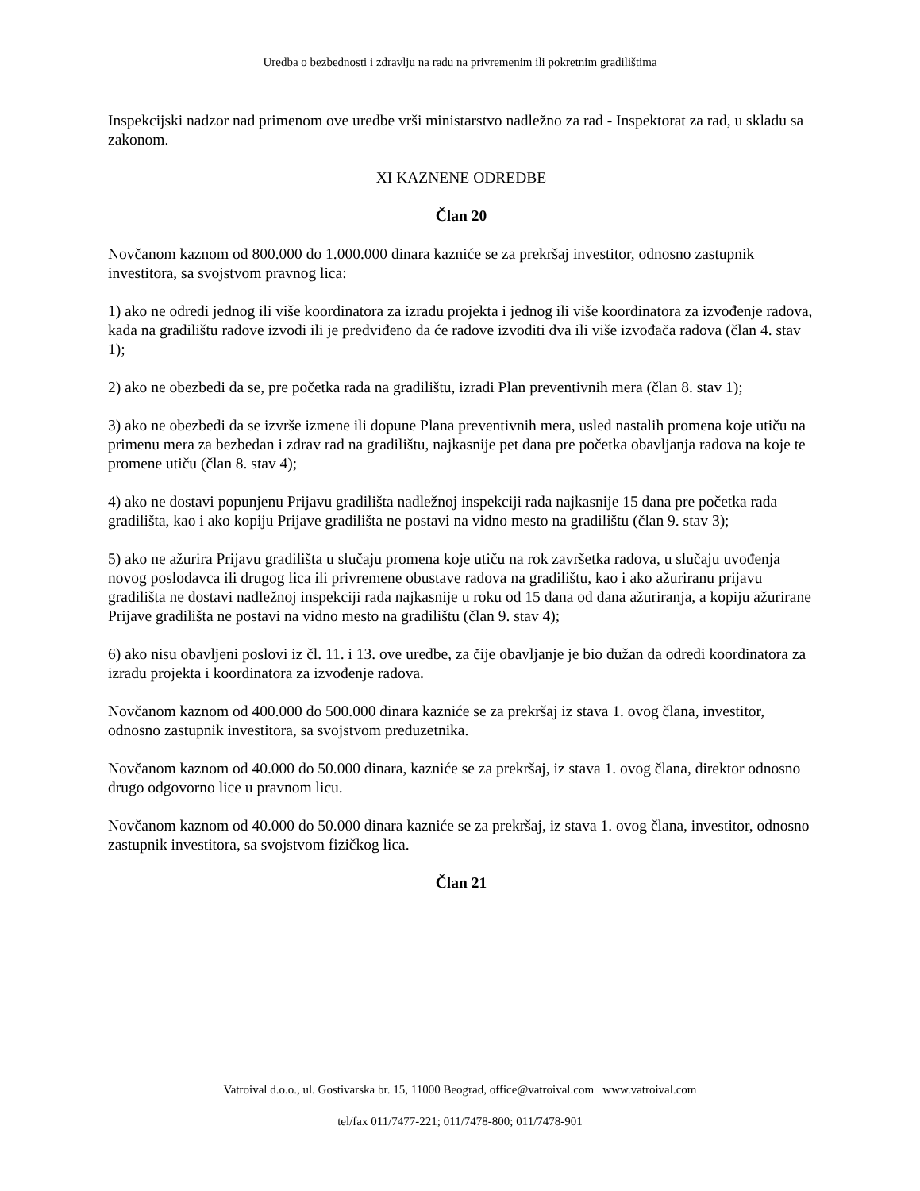Uredba o bezbednosti i zdravlju na radu na privremenim ili pokretnim gradilištima
Inspekcijski nadzor nad primenom ove uredbe vrši ministarstvo nadležno za rad - Inspektorat za rad, u skladu sa zakonom.
XI KAZNENE ODREDBE
Član 20
Novčanom kaznom od 800.000 do 1.000.000 dinara kazniće se za prekršaj investitor, odnosno zastupnik investitora, sa svojstvom pravnog lica:
1) ako ne odredi jednog ili više koordinatora za izradu projekta i jednog ili više koordinatora za izvođenje radova, kada na gradilištu radove izvodi ili je predviđeno da će radove izvoditi dva ili više izvođača radova (član 4. stav 1);
2) ako ne obezbedi da se, pre početka rada na gradilištu, izradi Plan preventivnih mera (član 8. stav 1);
3) ako ne obezbedi da se izvrše izmene ili dopune Plana preventivnih mera, usled nastalih promena koje utiču na primenu mera za bezbedan i zdrav rad na gradilištu, najkasnije pet dana pre početka obavljanja radova na koje te promene utiču (član 8. stav 4);
4) ako ne dostavi popunjenu Prijavu gradilišta nadležnoj inspekciji rada najkasnije 15 dana pre početka rada gradilišta, kao i ako kopiju Prijave gradilišta ne postavi na vidno mesto na gradilištu (član 9. stav 3);
5) ako ne ažurira Prijavu gradilišta u slučaju promena koje utiču na rok završetka radova, u slučaju uvođenja novog poslodavca ili drugog lica ili privremene obustave radova na gradilištu, kao i ako ažuriranu prijavu gradilišta ne dostavi nadležnoj inspekciji rada najkasnije u roku od 15 dana od dana ažuriranja, a kopiju ažurirane Prijave gradilišta ne postavi na vidno mesto na gradilištu (član 9. stav 4);
6) ako nisu obavljeni poslovi iz čl. 11. i 13. ove uredbe, za čije obavljanje je bio dužan da odredi koordinatora za izradu projekta i koordinatora za izvođenje radova.
Novčanom kaznom od 400.000 do 500.000 dinara kazniće se za prekršaj iz stava 1. ovog člana, investitor, odnosno zastupnik investitora, sa svojstvom preduzetnika.
Novčanom kaznom od 40.000 do 50.000 dinara, kazniće se za prekršaj, iz stava 1. ovog člana, direktor odnosno drugo odgovorno lice u pravnom licu.
Novčanom kaznom od 40.000 do 50.000 dinara kazniće se za prekršaj, iz stava 1. ovog člana, investitor, odnosno zastupnik investitora, sa svojstvom fizičkog lica.
Član 21
Vatroival d.o.o., ul. Gostivarska br. 15, 11000 Beograd, office@vatroival.com www.vatroival.com
tel/fax 011/7477-221; 011/7478-800; 011/7478-901